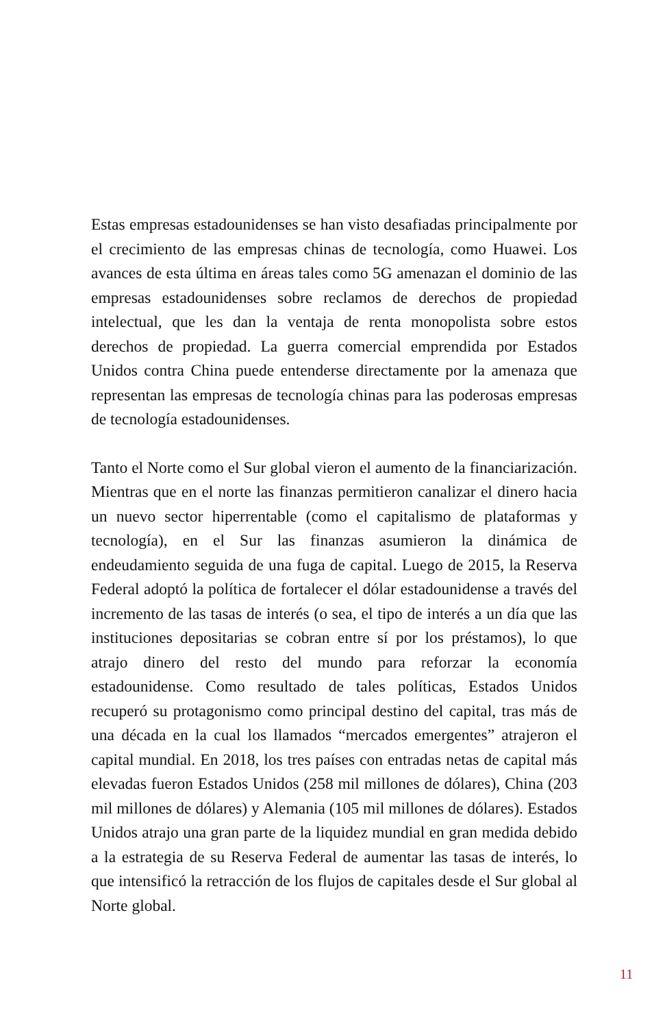Estas empresas estadounidenses se han visto desafiadas principalmente por el crecimiento de las empresas chinas de tecnología, como Huawei. Los avances de esta última en áreas tales como 5G amenazan el dominio de las empresas estadounidenses sobre reclamos de derechos de propiedad intelectual, que les dan la ventaja de renta monopolista sobre estos derechos de propiedad. La guerra comercial emprendida por Estados Unidos contra China puede entenderse directamente por la amenaza que representan las empresas de tecnología chinas para las poderosas empresas de tecnología estadounidenses.
Tanto el Norte como el Sur global vieron el aumento de la financiarización. Mientras que en el norte las finanzas permitieron canalizar el dinero hacia un nuevo sector hiperrentable (como el capitalismo de plataformas y tecnología), en el Sur las finanzas asumieron la dinámica de endeudamiento seguida de una fuga de capital. Luego de 2015, la Reserva Federal adoptó la política de fortalecer el dólar estadounidense a través del incremento de las tasas de interés (o sea, el tipo de interés a un día que las instituciones depositarias se cobran entre sí por los préstamos), lo que atrajo dinero del resto del mundo para reforzar la economía estadounidense. Como resultado de tales políticas, Estados Unidos recuperó su protagonismo como principal destino del capital, tras más de una década en la cual los llamados “mercados emergentes” atrajeron el capital mundial. En 2018, los tres países con entradas netas de capital más elevadas fueron Estados Unidos (258 mil millones de dólares), China (203 mil millones de dólares) y Alemania (105 mil millones de dólares). Estados Unidos atrajo una gran parte de la liquidez mundial en gran medida debido a la estrategia de su Reserva Federal de aumentar las tasas de interés, lo que intensificó la retracción de los flujos de capitales desde el Sur global al Norte global.
11